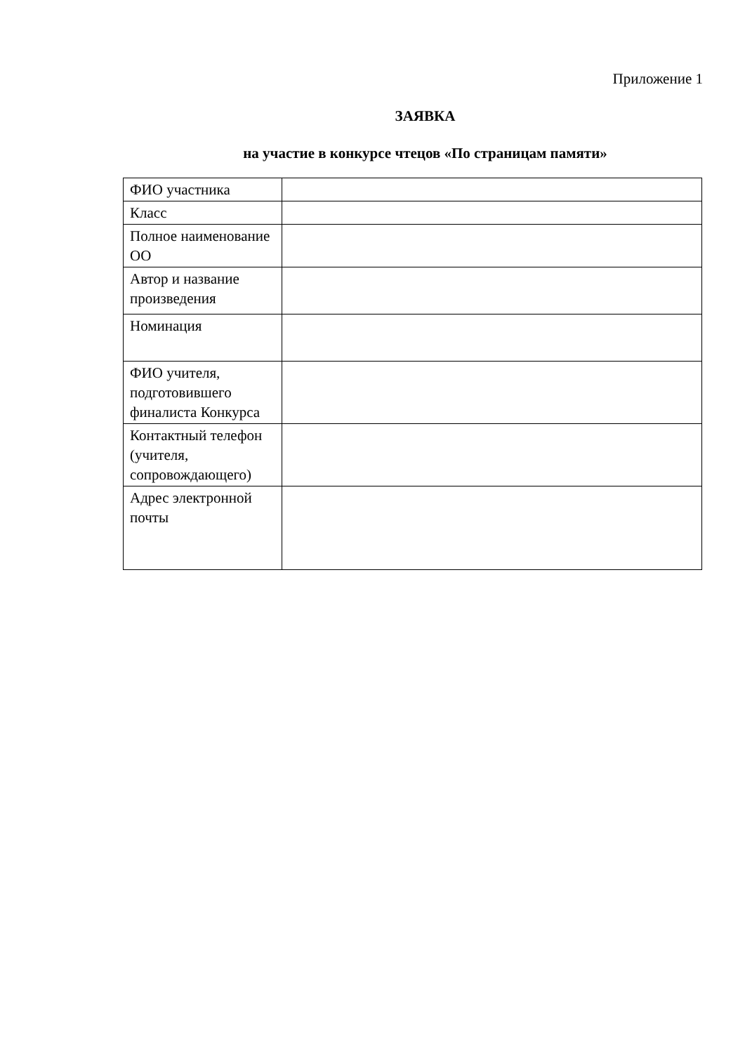Приложение 1
ЗАЯВКА
на участие в конкурсе чтецов «По страницам памяти»
| ФИО участника | |
| Класс | |
| Полное наименование ОО | |
| Автор и название произведения | |
| Номинация | |
| ФИО учителя, подготовившего финалиста Конкурса | |
| Контактный телефон (учителя, сопровождающего) | |
| Адрес электронной почты | |